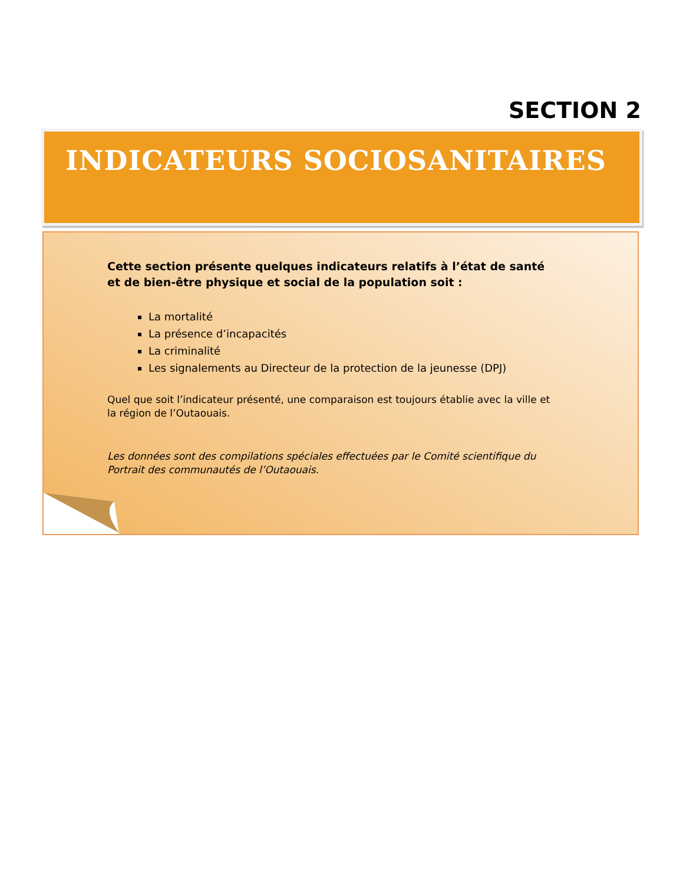SECTION 2
INDICATEURS SOCIOSANITAIRES
Cette section présente quelques indicateurs relatifs à l’état de santé et de bien-être physique et social de la population soit :
La mortalité
La présence d’incapacités
La criminalité
Les signalements au Directeur de la protection de la jeunesse (DPJ)
Quel que soit l’indicateur présenté, une comparaison est toujours établie avec la ville et la région de l’Outaouais.
Les données sont des compilations spéciales effectuées par le Comité scientifique du Portrait des communautés de l’Outaouais.